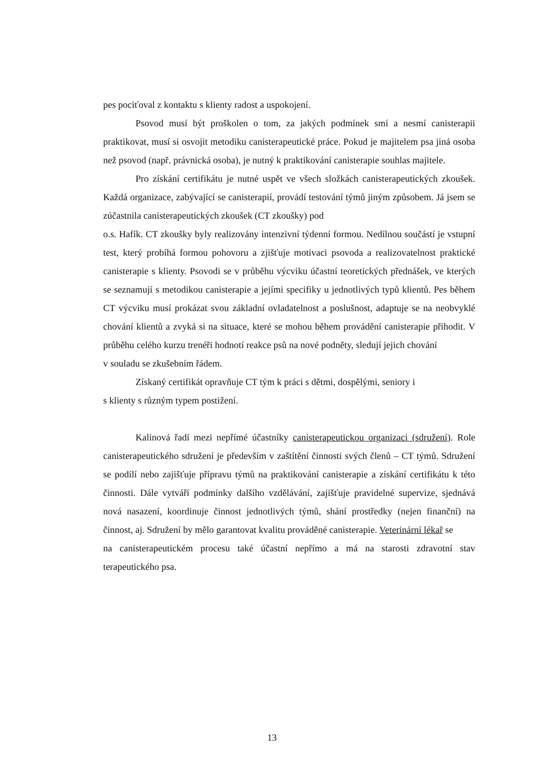pes pociťoval z kontaktu s klienty radost a uspokojení.
Psovod musí být proškolen o tom, za jakých podmínek smí a nesmí canisterapii praktikovat, musí si osvojit metodiku canisterapeutické práce. Pokud je majitelem psa jiná osoba než psovod (např. právnická osoba), je nutný k praktikování canisterapie souhlas majitele.
Pro získání certifikátu je nutné uspět ve všech složkách canisterapeutických zkoušek. Každá organizace, zabývající se canisterapií, provádí testování týmů jiným způsobem. Já jsem se zúčastnila canisterapeutických zkoušek (CT zkoušky) pod
o.s. Hafík. CT zkoušky byly realizovány intenzivní týdenní formou. Nedílnou součástí je vstupní test, který probíhá formou pohovoru a zjišťuje motivaci psovoda a realizovatelnost praktické canisterapie s klienty. Psovodi se v průběhu výcviku účastní teoretických přednášek, ve kterých se seznamují s metodikou canisterapie a jejími specifiky u jednotlivých typů klientů. Pes během CT výcviku musí prokázat svou základní ovladatelnost a poslušnost, adaptuje se na neobvyklé chování klientů a zvyká si na situace, které se mohou během provádění canisterapie přihodit. V průběhu celého kurzu trenéři hodnotí reakce psů na nové podněty, sledují jejich chování
v souladu se zkušebním řádem.
Získaný certifikát opravňuje CT tým k práci s dětmi, dospělými, seniory i
s klienty s různým typem postižení.
Kalinová řadí mezi nepřímé účastníky canisterapeutickou organizaci (sdružení). Role canisterapeutického sdružení je především v zaštítění činnosti svých členů – CT týmů. Sdružení se podílí nebo zajišťuje přípravu týmů na praktikování canisterapie a získání certifikátu k této činnosti. Dále vytváří podmínky dalšího vzdělávání, zajišťuje pravidelné supervize, sjednává nová nasazení, koordinuje činnost jednotlivých týmů, shání prostředky (nejen finanční) na činnost, aj. Sdružení by mělo garantovat kvalitu prováděné canisterapie. Veterinární lékař se
na canisterapeutickém procesu také účastní nepřímo a má na starosti zdravotní stav terapeutického psa.
13